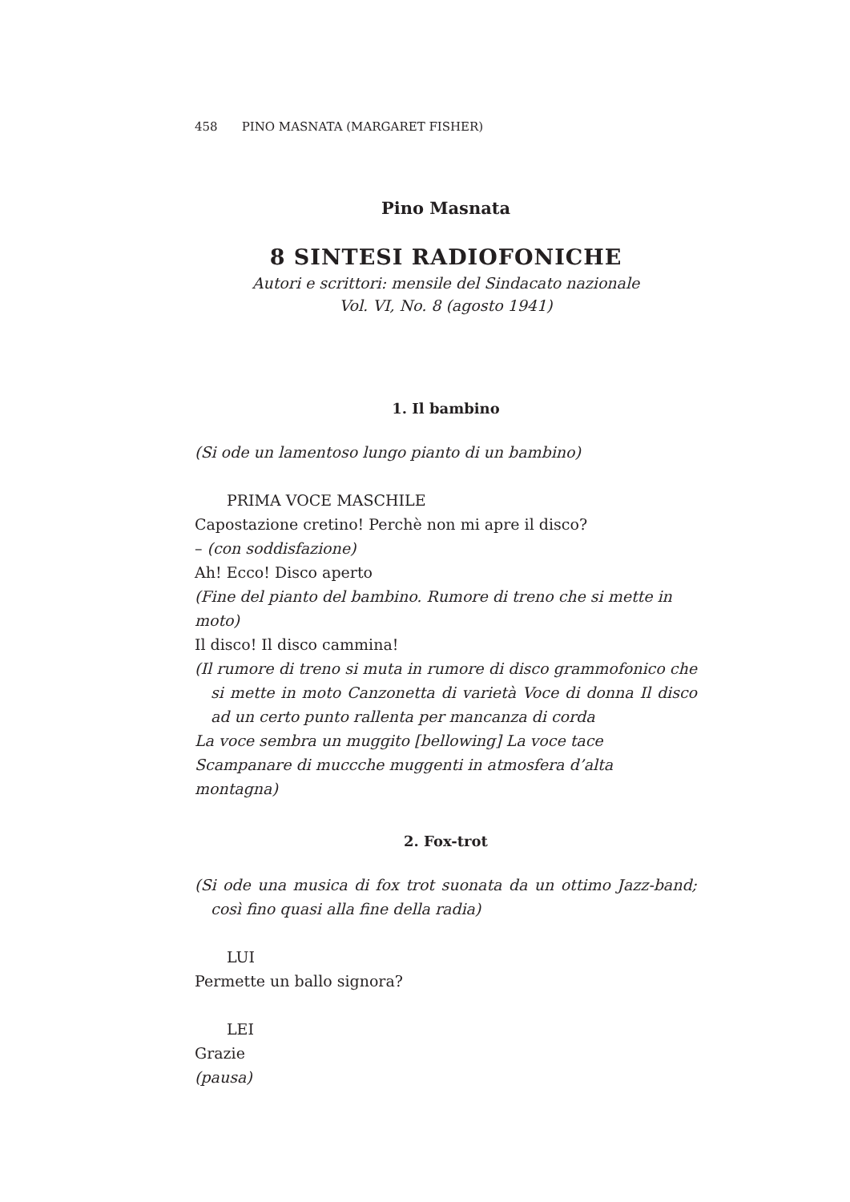458 PINO MASNATA (MARGARET FISHER)
Pino Masnata
8 SINTESI RADIOFONICHE
Autori e scrittori: mensile del Sindacato nazionale
Vol. VI, No. 8 (agosto 1941)
1. Il bambino
(Si ode un lamentoso lungo pianto di un bambino)
PRIMA VOCE MASCHILE
Capostazione cretino! Perchè non mi apre il disco?
– (con soddisfazione)
Ah! Ecco! Disco aperto
(Fine del pianto del bambino. Rumore di treno che si mette in moto)
Il disco! Il disco cammina!
(Il rumore di treno si muta in rumore di disco grammofonico che si mette in moto Canzonetta di varietà Voce di donna Il disco ad un certo punto rallenta per mancanza di corda
La voce sembra un muggito [bellowing] La voce tace
Scampanare di muccche muggenti in atmosfera d’alta montagna)
2. Fox-trot
(Si ode una musica di fox trot suonata da un ottimo Jazz-band; così fino quasi alla fine della radia)
LUI
Permette un ballo signora?
LEI
Grazie
(pausa)